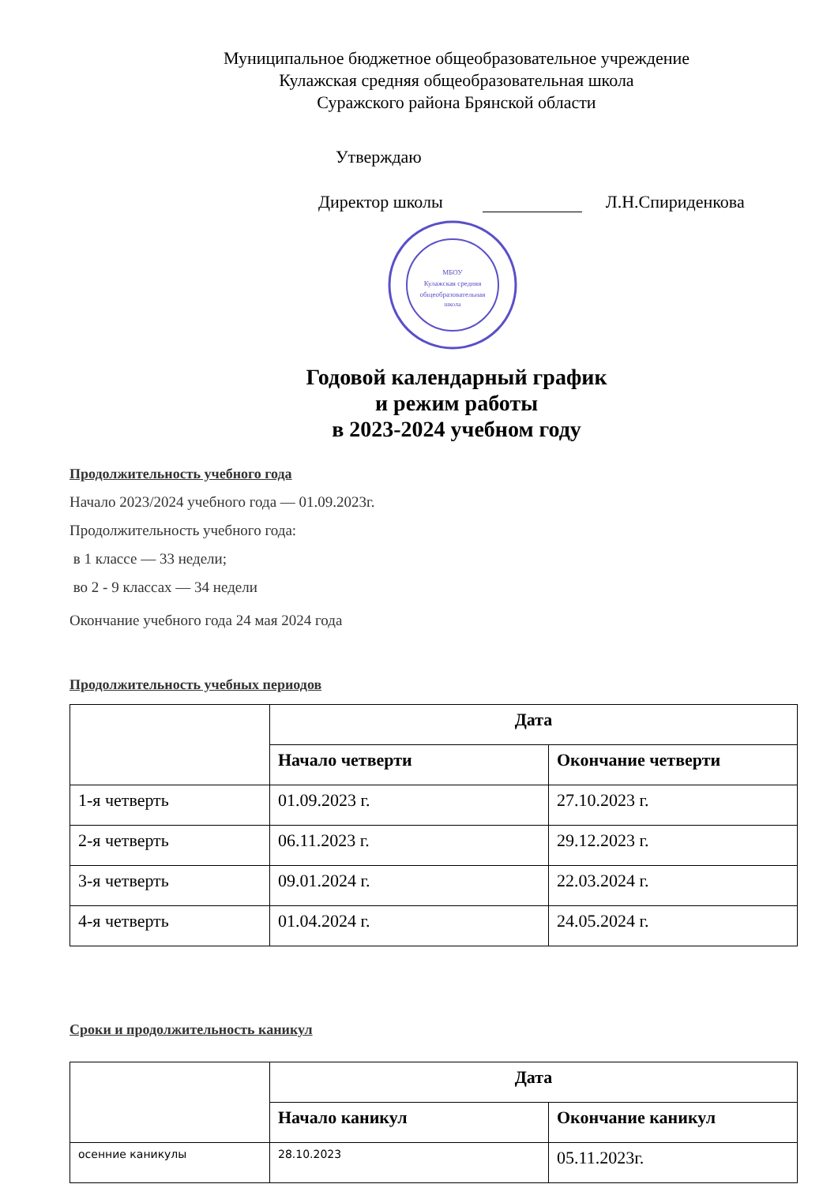Муниципальное бюджетное общеобразовательное учреждение
Кулажская средняя общеобразовательная школа
Суражского района Брянской области
Утверждаю
Директор школы
Л.Н.Спириденкова
МБОУ
Кулажская средняя
общеобразовательная
школа
Годовой календарный график
и режим работы
в 2023-2024 учебном году
Продолжительность учебного года
Начало 2023/2024 учебного года — 01.09.2023г.
Продолжительность учебного года:
в 1 классе — 33 недели;
во 2 - 9 классах — 34 недели
Окончание учебного года 24 мая 2024 года
Продолжительность учебных периодов
| | Дата | |
| --- | --- | --- |
| | Начало четверти | Окончание четверти |
| 1-я четверть | 01.09.2023 г. | 27.10.2023 г. |
| 2-я четверть | 06.11.2023 г. | 29.12.2023 г. |
| 3-я четверть | 09.01.2024 г. | 22.03.2024 г. |
| 4-я четверть | 01.04.2024 г. | 24.05.2024 г. |
Сроки и продолжительность каникул
| | Дата | |
| --- | --- | --- |
| | Начало каникул | Окончание каникул |
| осенние каникулы | 28.10.2023 | 05.11.2023г. |